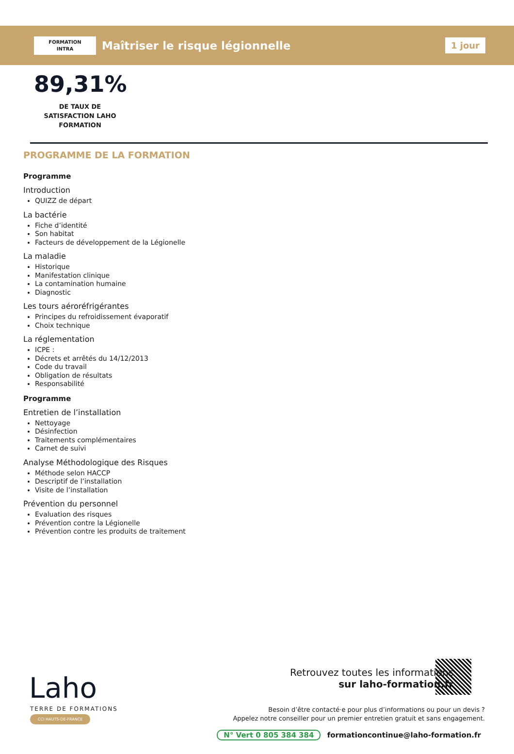FORMATION
INTRA
Maîtriser le risque légionnelle
1 jour
89,31%
DE TAUX DE SATISFACTION LAHO FORMATION
PROGRAMME DE LA FORMATION
Programme
Introduction
QUIZZ de départ
La bactérie
Fiche d’identité
Son habitat
Facteurs de développement de la Légionelle
La maladie
Historique
Manifestation clinique
La contamination humaine
Diagnostic
Les tours aéroréfrigérantes
Principes du refroidissement évaporatif
Choix technique
La réglementation
ICPE :
Décrets et arrêtés du 14/12/2013
Code du travail
Obligation de résultats
Responsabilité
Programme
Entretien de l’installation
Nettoyage
Désinfection
Traitements complémentaires
Carnet de suivi
Analyse Méthodologique des Risques
Méthode selon HACCP
Descriptif de l’installation
Visite de l’installation
Prévention du personnel
Evaluation des risques
Prévention contre la Légionelle
Prévention contre les produits de traitement
Laho
TERRE DE FORMATIONS
CCI HAUTS-DE-FRANCE
Retrouvez toutes les informations
sur laho-formation.fr
Besoin d’être contacté·e pour plus d’informations ou pour un devis ?
Appelez notre conseiller pour un premier entretien gratuit et sans engagement.
N° Vert 0 805 384 384 formationcontinue@laho-formation.fr